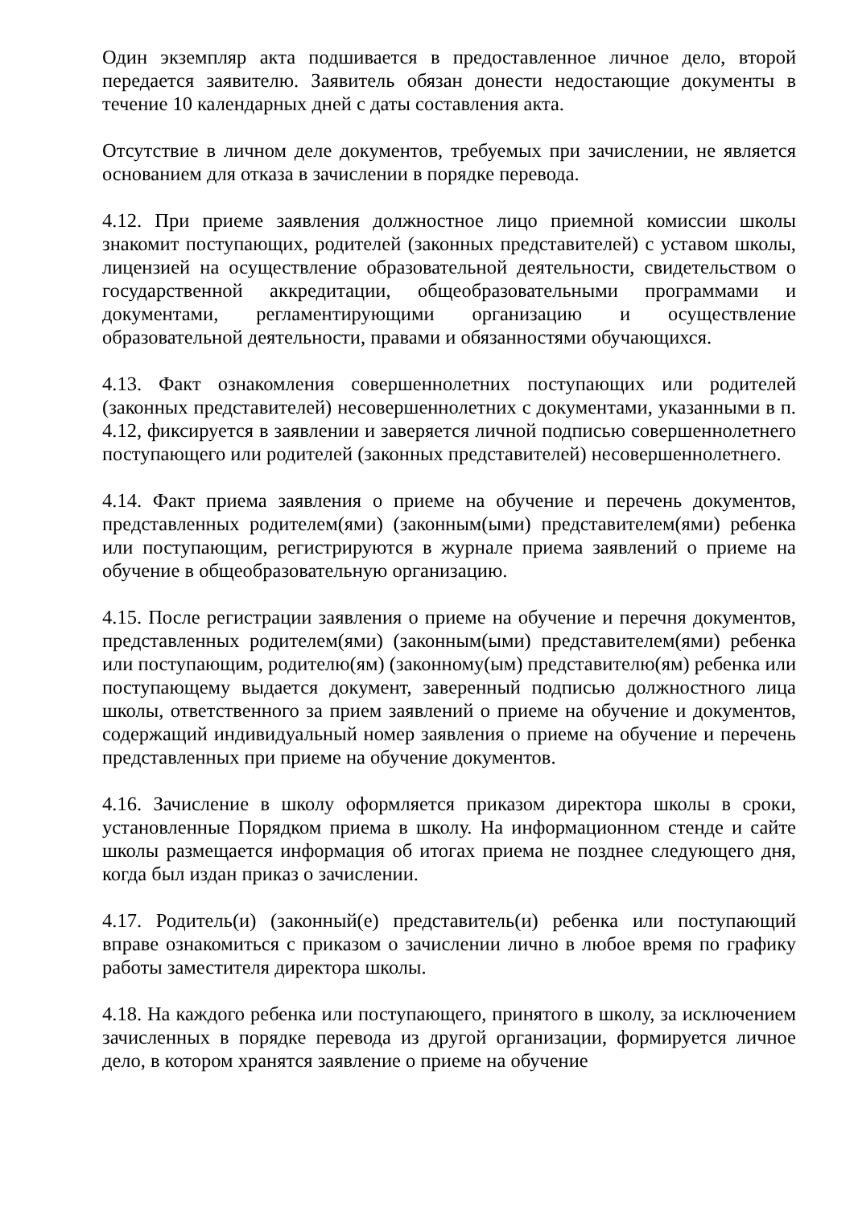Один экземпляр акта подшивается в предоставленное личное дело, второй передается заявителю. Заявитель обязан донести недостающие документы в течение 10 календарных дней с даты составления акта.
Отсутствие в личном деле документов, требуемых при зачислении, не является основанием для отказа в зачислении в порядке перевода.
4.12. При приеме заявления должностное лицо приемной комиссии школы знакомит поступающих, родителей (законных представителей) с уставом школы, лицензией на осуществление образовательной деятельности, свидетельством о государственной аккредитации, общеобразовательными программами и документами, регламентирующими организацию и осуществление образовательной деятельности, правами и обязанностями обучающихся.
4.13. Факт ознакомления совершеннолетних поступающих или родителей (законных представителей) несовершеннолетних с документами, указанными в п. 4.12, фиксируется в заявлении и заверяется личной подписью совершеннолетнего поступающего или родителей (законных представителей) несовершеннолетнего.
4.14. Факт приема заявления о приеме на обучение и перечень документов, представленных родителем(ями) (законным(ыми) представителем(ями) ребенка или поступающим, регистрируются в журнале приема заявлений о приеме на обучение в общеобразовательную организацию.
4.15. После регистрации заявления о приеме на обучение и перечня документов, представленных родителем(ями) (законным(ыми) представителем(ями) ребенка или поступающим, родителю(ям) (законному(ым) представителю(ям) ребенка или поступающему выдается документ, заверенный подписью должностного лица школы, ответственного за прием заявлений о приеме на обучение и документов, содержащий индивидуальный номер заявления о приеме на обучение и перечень представленных при приеме на обучение документов.
4.16. Зачисление в школу оформляется приказом директора школы в сроки, установленные Порядком приема в школу. На информационном стенде и сайте школы размещается информация об итогах приема не позднее следующего дня, когда был издан приказ о зачислении.
4.17. Родитель(и) (законный(е) представитель(и) ребенка или поступающий вправе ознакомиться с приказом о зачислении лично в любое время по графику работы заместителя директора школы.
4.18. На каждого ребенка или поступающего, принятого в школу, за исключением зачисленных в порядке перевода из другой организации, формируется личное дело, в котором хранятся заявление о приеме на обучение